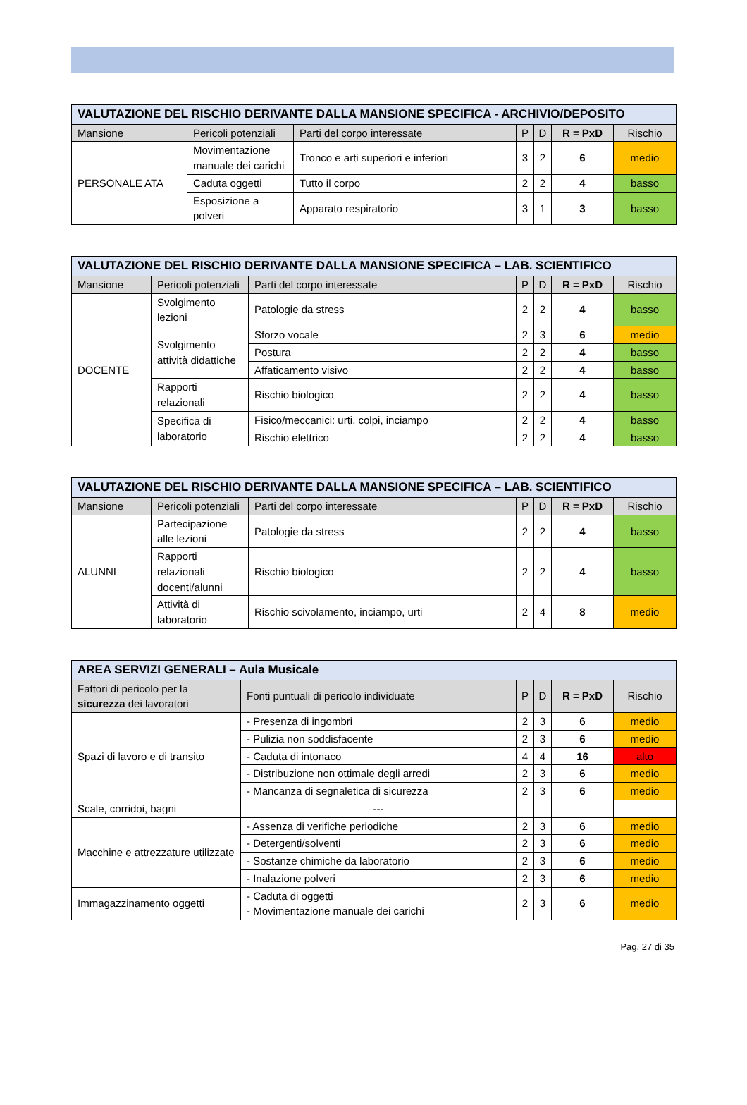| VALUTAZIONE DEL RISCHIO DERIVANTE DALLA MANSIONE SPECIFICA - ARCHIVIO/DEPOSITO | | | | | | |
| Mansione | Pericoli potenziali | Parti del corpo interessate | P | D | R = PxD | Rischio |
| PERSONALE ATA | Movimentazione manuale dei carichi | Tronco e arti superiori e inferiori | 3 | 2 | 6 | medio |
| | Caduta oggetti | Tutto il corpo | 2 | 2 | 4 | basso |
| | Esposizione a polveri | Apparato respiratorio | 3 | 1 | 3 | basso |
| VALUTAZIONE DEL RISCHIO DERIVANTE DALLA MANSIONE SPECIFICA – LAB. SCIENTIFICO | | | | | | |
| Mansione | Pericoli potenziali | Parti del corpo interessate | P | D | R = PxD | Rischio |
| DOCENTE | Svolgimento lezioni | Patologie da stress | 2 | 2 | 4 | basso |
| | Svolgimento attività didattiche | Sforzo vocale | 2 | 3 | 6 | medio |
| | | Postura | 2 | 2 | 4 | basso |
| | | Affaticamento visivo | 2 | 2 | 4 | basso |
| | Rapporti relazionali | Rischio biologico | 2 | 2 | 4 | basso |
| | Specifica di laboratorio | Fisico/meccanici: urti, colpi, inciampo | 2 | 2 | 4 | basso |
| | | Rischio elettrico | 2 | 2 | 4 | basso |
| VALUTAZIONE DEL RISCHIO DERIVANTE DALLA MANSIONE SPECIFICA – LAB. SCIENTIFICO | | | | | | |
| Mansione | Pericoli potenziali | Parti del corpo interessate | P | D | R = PxD | Rischio |
| ALUNNI | Partecipazione alle lezioni | Patologie da stress | 2 | 2 | 4 | basso |
| | Rapporti relazionali docenti/alunni | Rischio biologico | 2 | 2 | 4 | basso |
| | Attività di laboratorio | Rischio scivolamento, inciampo, urti | 2 | 4 | 8 | medio |
| AREA SERVIZI GENERALI – Aula Musicale | | | | | |
| Fattori di pericolo per la sicurezza dei lavoratori | Fonti puntuali di pericolo individuate | P | D | R = PxD | Rischio |
| Spazi di lavoro e di transito | - Presenza di ingombri | 2 | 3 | 6 | medio |
| | - Pulizia non soddisfacente | 2 | 3 | 6 | medio |
| | - Caduta di intonaco | 4 | 4 | 16 | alto |
| | - Distribuzione non ottimale degli arredi | 2 | 3 | 6 | medio |
| | - Mancanza di segnaletica di sicurezza | 2 | 3 | 6 | medio |
| Scale, corridoi, bagni | --- | | | | |
| Macchine e attrezzature utilizzate | - Assenza di verifiche periodiche | 2 | 3 | 6 | medio |
| | - Detergenti/solventi | 2 | 3 | 6 | medio |
| | - Sostanze chimiche da laboratorio | 2 | 3 | 6 | medio |
| | - Inalazione polveri | 2 | 3 | 6 | medio |
| Immagazzinamento oggetti | - Caduta di oggetti - Movimentazione manuale dei carichi | 2 | 3 | 6 | medio |
Pag. 27 di 35